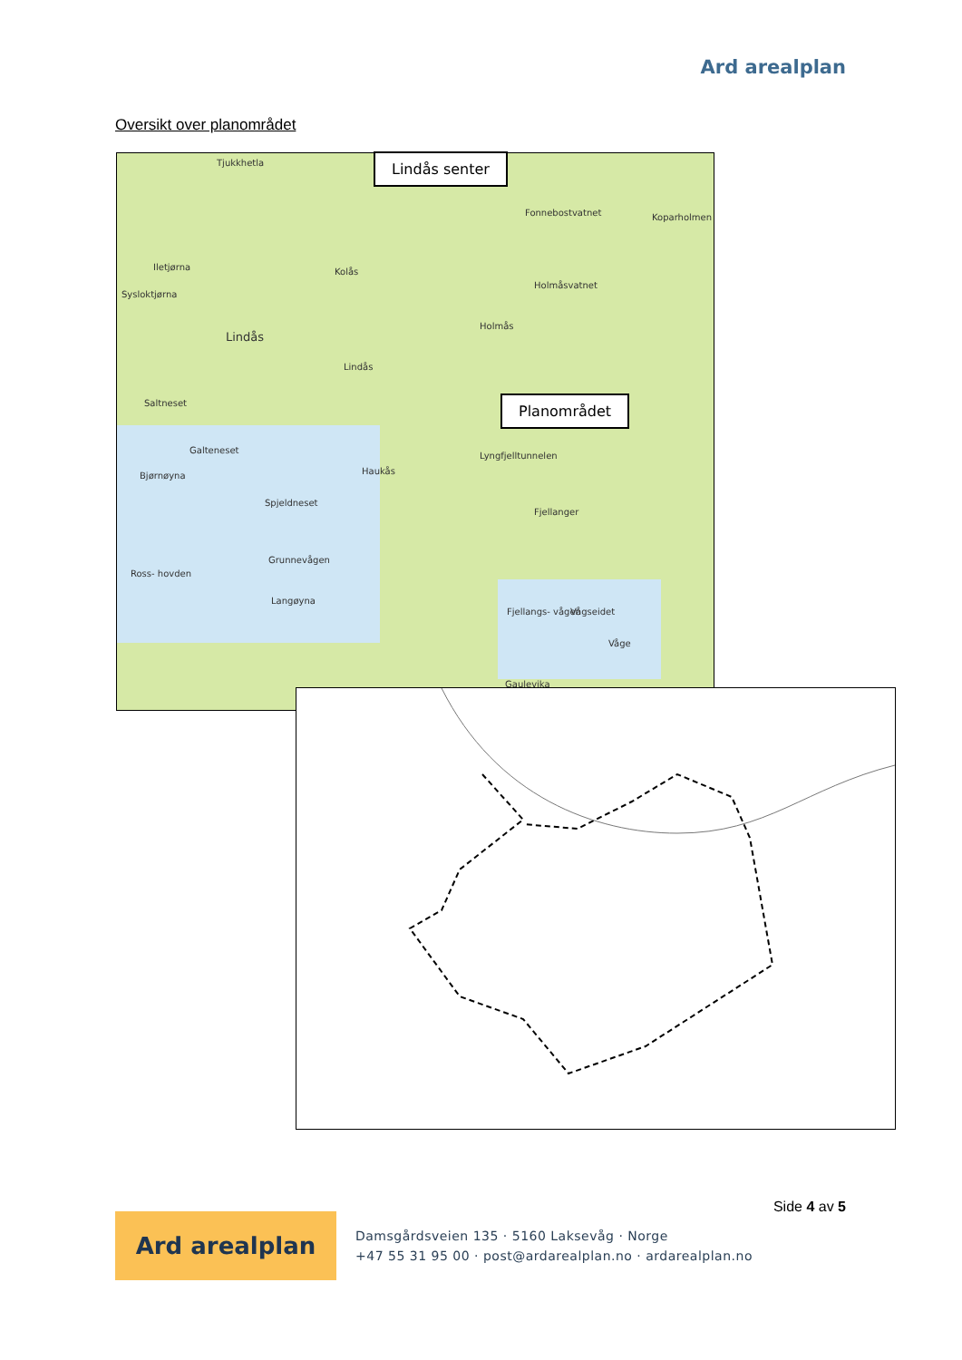Ard arealplan
Oversikt over planområdet
Tjukkhetla
Lindås
Kolås
Holmås
Fonnebostvatnet Koparholmen
Holmåsvatnet
Iletjørna
Sysloktjørna
Lindås
Saltneset
Galteneset
Bjørnøyna Haukås
Lyngfjelltunnelen
Spjeldneset
Fjellanger
Grunnevågen
Ross- hovden
Langøyna
Fjellangs- vågen Vågseidet
Våge
Gaulevika
Lindås senter
Planområdet
Side 4 av 5
Ard arealplan
Damsgårdsveien 135 · 5160 Laksevåg · Norge
+47 55 31 95 00 · post@ardarealplan.no · ardarealplan.no